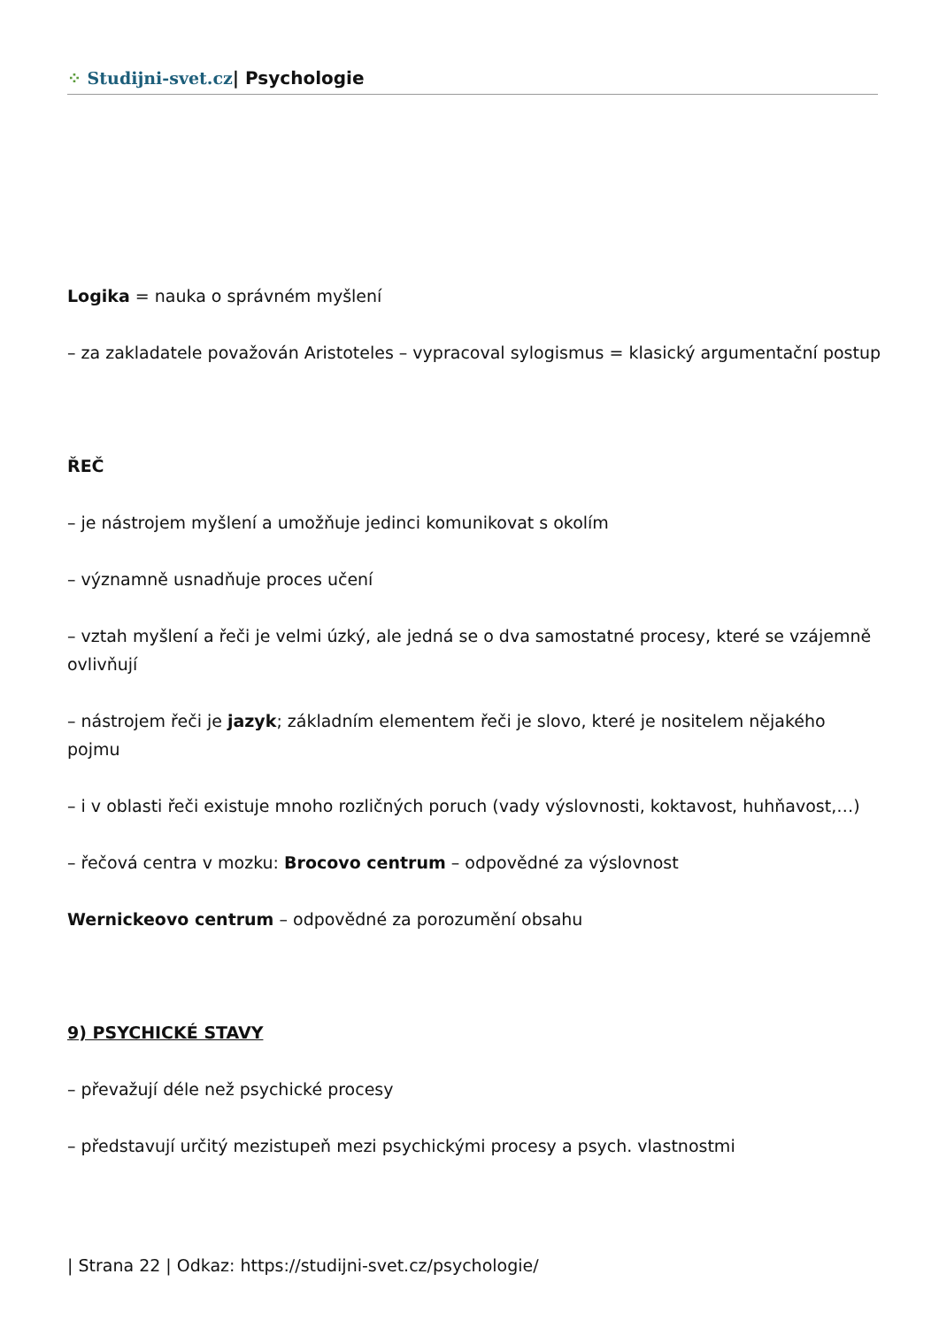⁘ Studijni-svet.cz| Psychologie
Logika = nauka o správném myšlení
– za zakladatele považován Aristoteles – vypracoval sylogismus = klasický argumentační postup
ŘEČ
– je nástrojem myšlení a umožňuje jedinci komunikovat s okolím
– významně usnadňuje proces učení
– vztah myšlení a řeči je velmi úzký, ale jedná se o dva samostatné procesy, které se vzájemně ovlivňují
– nástrojem řeči je jazyk; základním elementem řeči je slovo, které je nositelem nějakého pojmu
– i v oblasti řeči existuje mnoho rozličných poruch (vady výslovnosti, koktavost, huhňavost,…)
– řečová centra v mozku: Brocovo centrum – odpovědné za výslovnost
Wernickeovo centrum – odpovědné za porozumění obsahu
9) PSYCHICKÉ STAVY
– převažují déle než psychické procesy
– představují určitý mezistupeň mezi psychickými procesy a psych. vlastnostmi
| Strana 22 | Odkaz: https://studijni-svet.cz/psychologie/